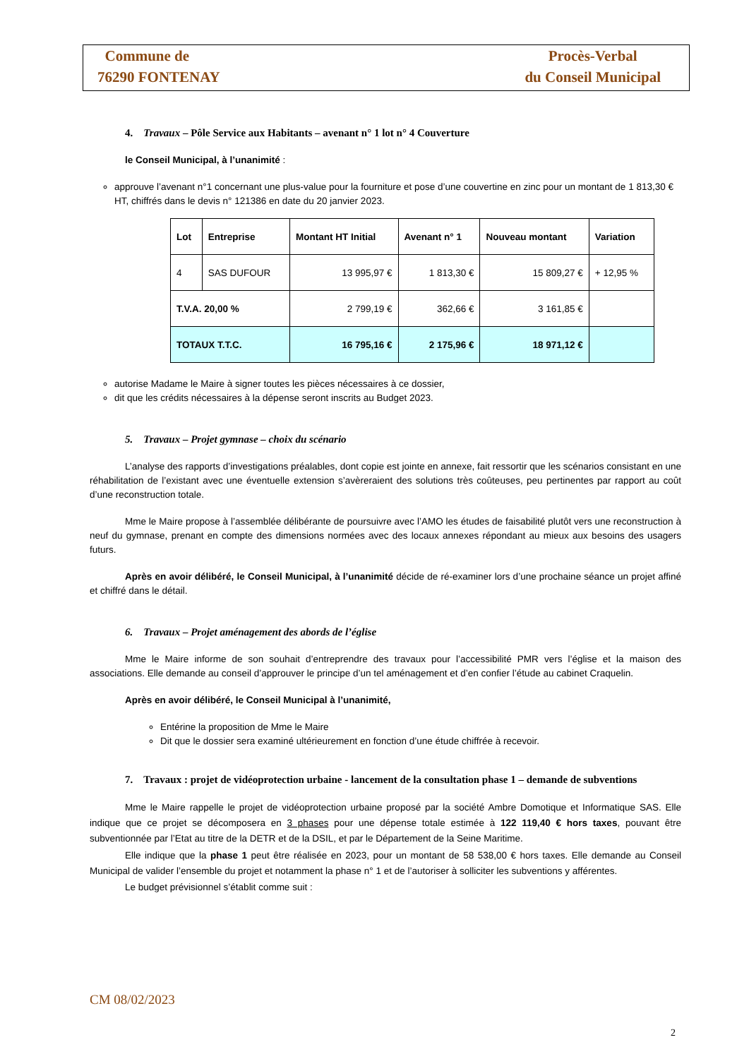Commune de
76290 FONTENAY
Procès-Verbal
du Conseil Municipal
4. Travaux – Pôle Service aux Habitants – avenant n° 1 lot n° 4 Couverture
le Conseil Municipal, à l’unanimité :
approuve l’avenant n°1 concernant une plus-value pour la fourniture et pose d’une couvertine en zinc pour un montant de 1 813,30 € HT, chiffrés dans le devis n° 121386 en date du 20 janvier 2023.
| Lot | Entreprise | Montant HT Initial | Avenant n° 1 | Nouveau montant | Variation |
| --- | --- | --- | --- | --- | --- |
| 4 | SAS DUFOUR | 13 995,97 € | 1 813,30 € | 15 809,27 € | + 12,95 % |
| T.V.A. 20,00 % | | 2 799,19 € | 362,66 € | 3 161,85 € | |
| TOTAUX T.T.C. | | 16 795,16 € | 2 175,96 € | 18 971,12 € | |
autorise Madame le Maire à signer toutes les pièces nécessaires à ce dossier,
dit que les crédits nécessaires à la dépense seront inscrits au Budget 2023.
5. Travaux – Projet gymnase – choix du scénario
L’analyse des rapports d’investigations préalables, dont copie est jointe en annexe, fait ressortir que les scénarios consistant en une réhabilitation de l’existant avec une éventuelle extension s’avèreraient des solutions très coûteuses, peu pertinentes par rapport au coût d’une reconstruction totale.
Mme le Maire propose à l’assemblée délibérante de poursuivre avec l’AMO les études de faisabilité plutôt vers une reconstruction à neuf du gymnase, prenant en compte des dimensions normées avec des locaux annexes répondant au mieux aux besoins des usagers futurs.
Après en avoir délibéré, le Conseil Municipal, à l’unanimité décide de ré-examiner lors d’une prochaine séance un projet affiné et chiffré dans le détail.
6. Travaux – Projet aménagement des abords de l’église
Mme le Maire informe de son souhait d’entreprendre des travaux pour l’accessibilité PMR vers l’église et la maison des associations. Elle demande au conseil d’approuver le principe d’un tel aménagement et d’en confier l’étude au cabinet Craquelin.
Après en avoir délibéré, le Conseil Municipal à l’unanimité,
Entérine la proposition de Mme le Maire
Dit que le dossier sera examiné ultérieurement en fonction d’une étude chiffrée à recevoir.
7. Travaux : projet de vidéoprotection urbaine - lancement de la consultation phase 1 – demande de subventions
Mme le Maire rappelle le projet de vidéoprotection urbaine proposé par la société Ambre Domotique et Informatique SAS. Elle indique que ce projet se décomposera en 3 phases pour une dépense totale estimée à 122 119,40 € hors taxes, pouvant être subventionnée par l’Etat au titre de la DETR et de la DSIL, et par le Département de la Seine Maritime.
Elle indique que la phase 1 peut être réalisée en 2023, pour un montant de 58 538,00 € hors taxes. Elle demande au Conseil Municipal de valider l’ensemble du projet et notamment la phase n° 1 et de l’autoriser à solliciter les subventions y afférentes.
Le budget prévisionnel s’établit comme suit :
CM 08/02/2023
2